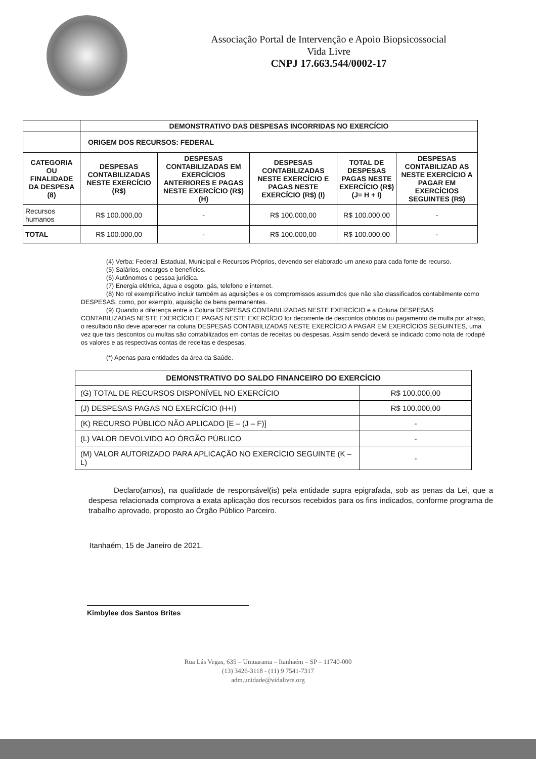Associação Portal de Intervenção e Apoio Biopsicossocial
Vida Livre
CNPJ 17.663.544/0002-17
| | DEMONSTRATIVO DAS DESPESAS INCORRIDAS NO EXERCÍCIO | | | | |
| --- | --- | --- | --- | --- | --- |
| | ORIGEM DOS RECURSOS: FEDERAL | | | | |
| CATEGORIA OU FINALIDADE DA DESPESA (8) | DESPESAS CONTABILIZADAS NESTE EXERCÍCIO (R$) | DESPESAS CONTABILIZADAS EM EXERCÍCIOS ANTERIORES E PAGAS NESTE EXERCÍCIO (R$) (H) | DESPESAS CONTABILIZADAS NESTE EXERCÍCIO E PAGAS NESTE EXERCÍCIO (R$) (I) | TOTAL DE DESPESAS PAGAS NESTE EXERCÍCIO (R$) (J= H + I) | DESPESAS CONTABILIZAD AS NESTE EXERCÍCIO A PAGAR EM EXERCÍCIOS SEGUINTES (R$) |
| Recursos humanos | R$ 100.000,00 | - | R$ 100.000,00 | R$ 100.000,00 | - |
| TOTAL | R$ 100.000,00 | - | R$ 100.000,00 | R$ 100.000,00 | - |
(4) Verba: Federal, Estadual, Municipal e Recursos Próprios, devendo ser elaborado um anexo para cada fonte de recurso.
(5) Salários, encargos e benefícios.
(6) Autônomos e pessoa jurídica.
(7) Energia elétrica, água e esgoto, gás, telefone e internet.
(8) No rol exemplificativo incluir também as aquisições e os compromissos assumidos que não são classificados contabilmente como DESPESAS, como, por exemplo, aquisição de bens permanentes.
(9) Quando a diferença entre a Coluna DESPESAS CONTABILIZADAS NESTE EXERCÍCIO e a Coluna DESPESAS CONTABILIZADAS NESTE EXERCÍCIO E PAGAS NESTE EXERCÍCIO for decorrente de descontos obtidos ou pagamento de multa por atraso, o resultado não deve aparecer na coluna DESPESAS CONTABILIZADAS NESTE EXERCÍCIO A PAGAR EM EXERCÍCIOS SEGUINTES, uma vez que tais descontos ou multas são contabilizados em contas de receitas ou despesas. Assim sendo deverá se indicado como nota de rodapé os valores e as respectivas contas de receitas e despesas.
(*) Apenas para entidades da área da Saúde.
| DEMONSTRATIVO DO SALDO FINANCEIRO DO EXERCÍCIO | |
| (G) TOTAL DE RECURSOS DISPONÍVEL NO EXERCÍCIO | R$ 100.000,00 |
| (J) DESPESAS PAGAS NO EXERCÍCIO (H+I) | R$ 100.000,00 |
| (K) RECURSO PÚBLICO NÃO APLICADO [E – (J – F)] | - |
| (L) VALOR DEVOLVIDO AO ÓRGÃO PÚBLICO | - |
| (M) VALOR AUTORIZADO PARA APLICAÇÃO NO EXERCÍCIO SEGUINTE (K – L) | - |
Declaro(amos), na qualidade de responsável(is) pela entidade supra epigrafada, sob as penas da Lei, que a despesa relacionada comprova a exata aplicação dos recursos recebidos para os fins indicados, conforme programa de trabalho aprovado, proposto ao Órgão Público Parceiro.
Itanhaém, 15 de Janeiro de 2021.
Kimbylee dos Santos Brites
Rua Lás Vegas, 635 – Umuarama – Itanhaém – SP – 11740-000
(13) 3426-3118 - (11) 9 7541-7317
adm.unidade@vidalivre.org